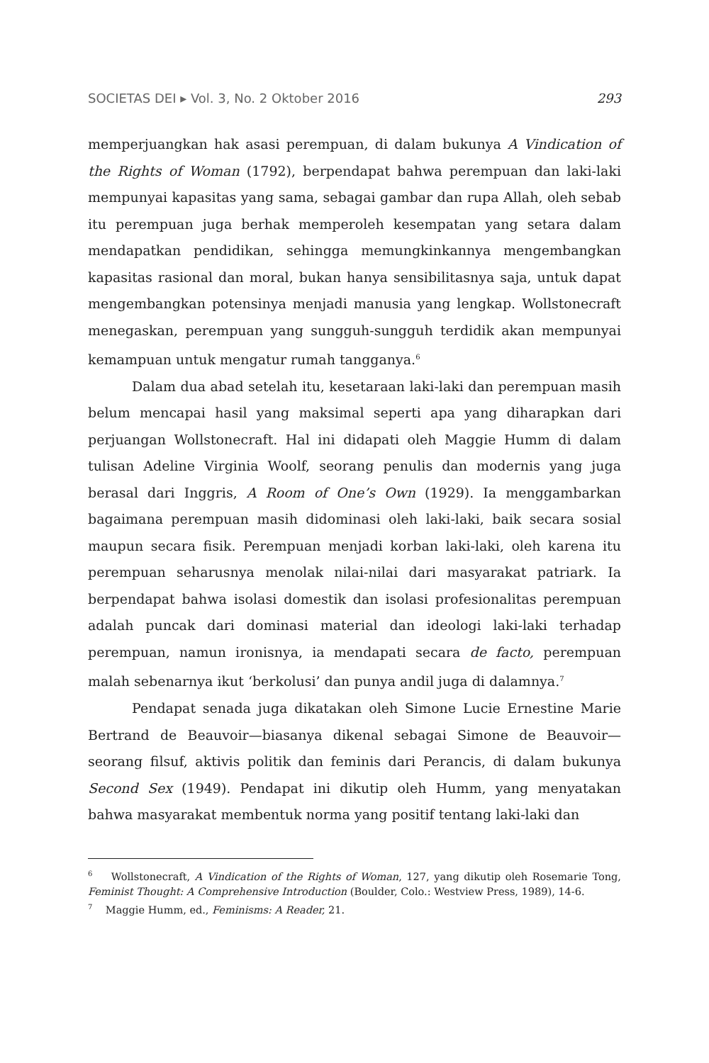SOCIETAS DEI ▸ Vol. 3, No. 2 Oktober 2016 293
memperjuangkan hak asasi perempuan, di dalam bukunya A Vindication of the Rights of Woman (1792), berpendapat bahwa perempuan dan laki-laki mempunyai kapasitas yang sama, sebagai gambar dan rupa Allah, oleh sebab itu perempuan juga berhak memperoleh kesempatan yang setara dalam mendapatkan pendidikan, sehingga memungkinkannya mengembangkan kapasitas rasional dan moral, bukan hanya sensibilitasnya saja, untuk dapat mengembangkan potensinya menjadi manusia yang lengkap. Wollstonecraft menegaskan, perempuan yang sungguh-sungguh terdidik akan mempunyai kemampuan untuk mengatur rumah tangganya.<sup>6</sup>
Dalam dua abad setelah itu, kesetaraan laki-laki dan perempuan masih belum mencapai hasil yang maksimal seperti apa yang diharapkan dari perjuangan Wollstonecraft. Hal ini didapati oleh Maggie Humm di dalam tulisan Adeline Virginia Woolf, seorang penulis dan modernis yang juga berasal dari Inggris, A Room of One’s Own (1929). Ia menggambarkan bagaimana perempuan masih didominasi oleh laki-laki, baik secara sosial maupun secara fisik. Perempuan menjadi korban laki-laki, oleh karena itu perempuan seharusnya menolak nilai-nilai dari masyarakat patriark. Ia berpendapat bahwa isolasi domestik dan isolasi profesionalitas perempuan adalah puncak dari dominasi material dan ideologi laki-laki terhadap perempuan, namun ironisnya, ia mendapati secara de facto, perempuan malah sebenarnya ikut ‘berkolusi’ dan punya andil juga di dalamnya.<sup>7</sup>
Pendapat senada juga dikatakan oleh Simone Lucie Ernestine Marie Bertrand de Beauvoir—biasanya dikenal sebagai Simone de Beauvoir—seorang filsuf, aktivis politik dan feminis dari Perancis, di dalam bukunya Second Sex (1949). Pendapat ini dikutip oleh Humm, yang menyatakan bahwa masyarakat membentuk norma yang positif tentang laki-laki dan
<sup>6</sup> Wollstonecraft, A Vindication of the Rights of Woman, 127, yang dikutip oleh Rosemarie Tong, Feminist Thought: A Comprehensive Introduction (Boulder, Colo.: Westview Press, 1989), 14-6.
<sup>7</sup> Maggie Humm, ed., Feminisms: A Reader, 21.